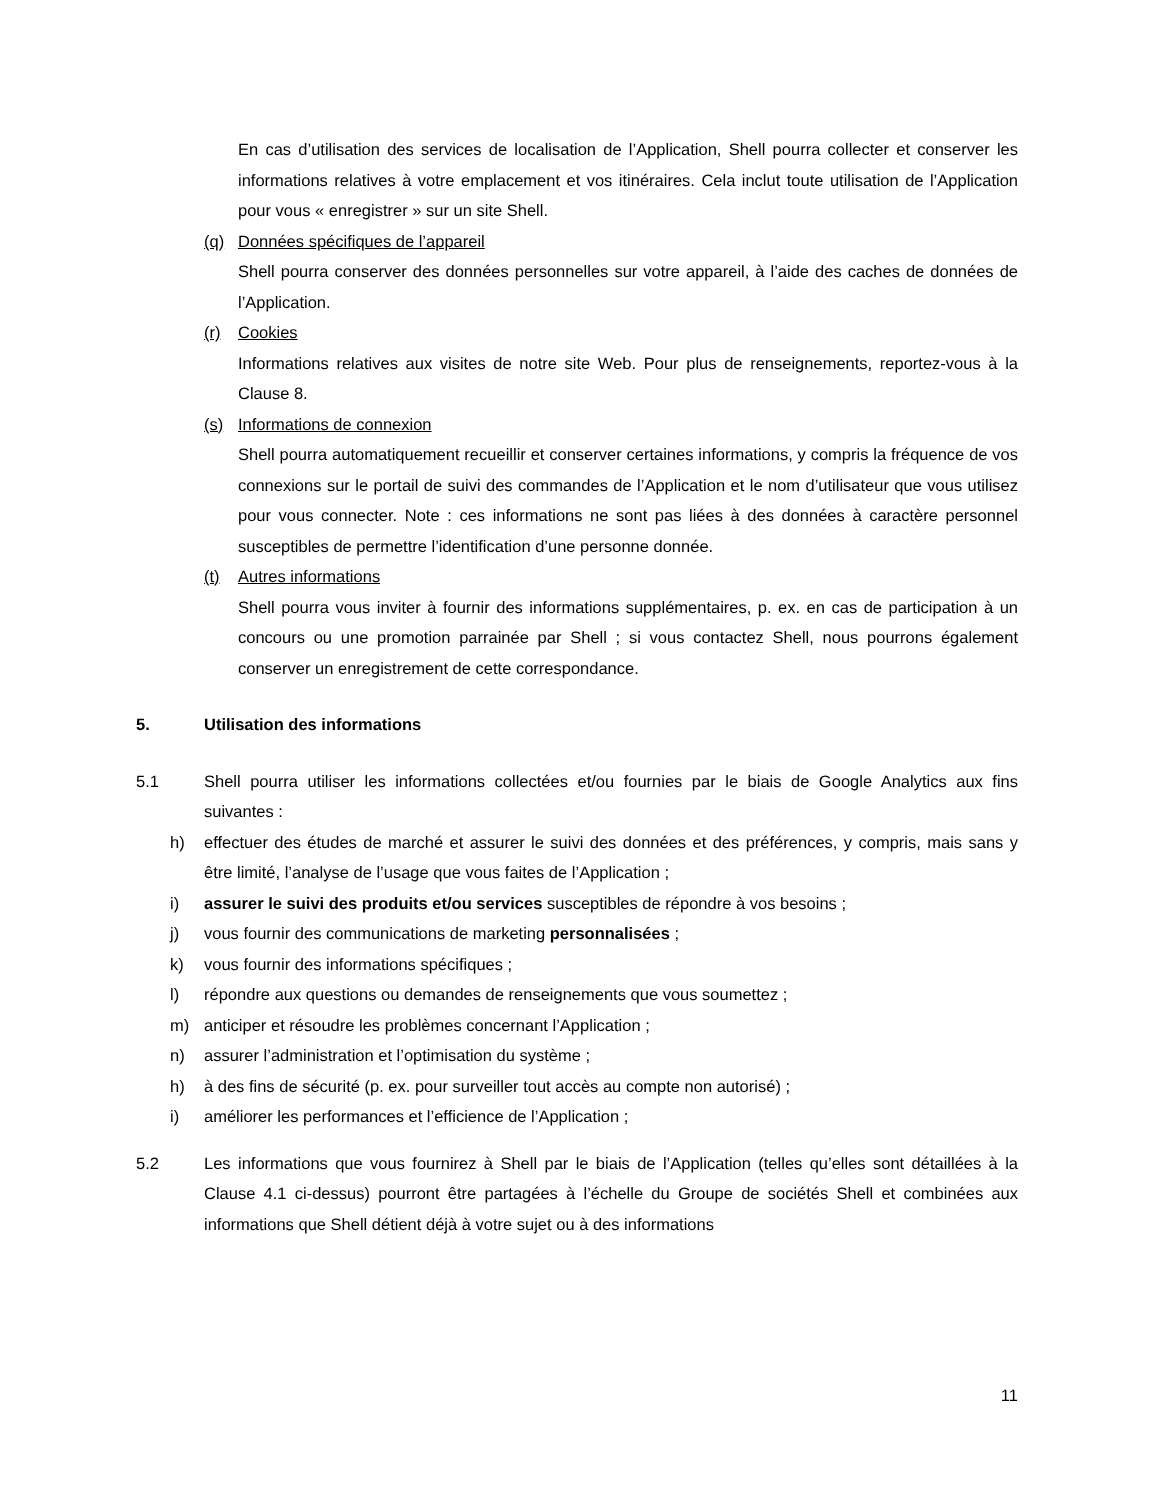En cas d’utilisation des services de localisation de l’Application, Shell pourra collecter et conserver les informations relatives à votre emplacement et vos itinéraires. Cela inclut toute utilisation de l’Application pour vous « enregistrer » sur un site Shell.
(q) Données spécifiques de l’appareil
Shell pourra conserver des données personnelles sur votre appareil, à l’aide des caches de données de l’Application.
(r) Cookies
Informations relatives aux visites de notre site Web. Pour plus de renseignements, reportez-vous à la Clause 8.
(s) Informations de connexion
Shell pourra automatiquement recueillir et conserver certaines informations, y compris la fréquence de vos connexions sur le portail de suivi des commandes de l’Application et le nom d’utilisateur que vous utilisez pour vous connecter. Note : ces informations ne sont pas liées à des données à caractère personnel susceptibles de permettre l’identification d’une personne donnée.
(t) Autres informations
Shell pourra vous inviter à fournir des informations supplémentaires, p. ex. en cas de participation à un concours ou une promotion parrainée par Shell ; si vous contactez Shell, nous pourrons également conserver un enregistrement de cette correspondance.
5. Utilisation des informations
5.1 Shell pourra utiliser les informations collectées et/ou fournies par le biais de Google Analytics aux fins suivantes :
h) effectuer des études de marché et assurer le suivi des données et des préférences, y compris, mais sans y être limité, l’analyse de l’usage que vous faites de l’Application ;
i) assurer le suivi des produits et/ou services susceptibles de répondre à vos besoins ;
j) vous fournir des communications de marketing personnalisées ;
k) vous fournir des informations spécifiques ;
l) répondre aux questions ou demandes de renseignements que vous soumettez ;
m) anticiper et résoudre les problèmes concernant l’Application ;
n) assurer l’administration et l’optimisation du système ;
h) à des fins de sécurité (p. ex. pour surveiller tout accès au compte non autorisé) ;
i) améliorer les performances et l’efficience de l’Application ;
5.2 Les informations que vous fournirez à Shell par le biais de l’Application (telles qu’elles sont détaillées à la Clause 4.1 ci-dessus) pourront être partagées à l’échelle du Groupe de sociétés Shell et combinées aux informations que Shell détient déjà à votre sujet ou à des informations
11